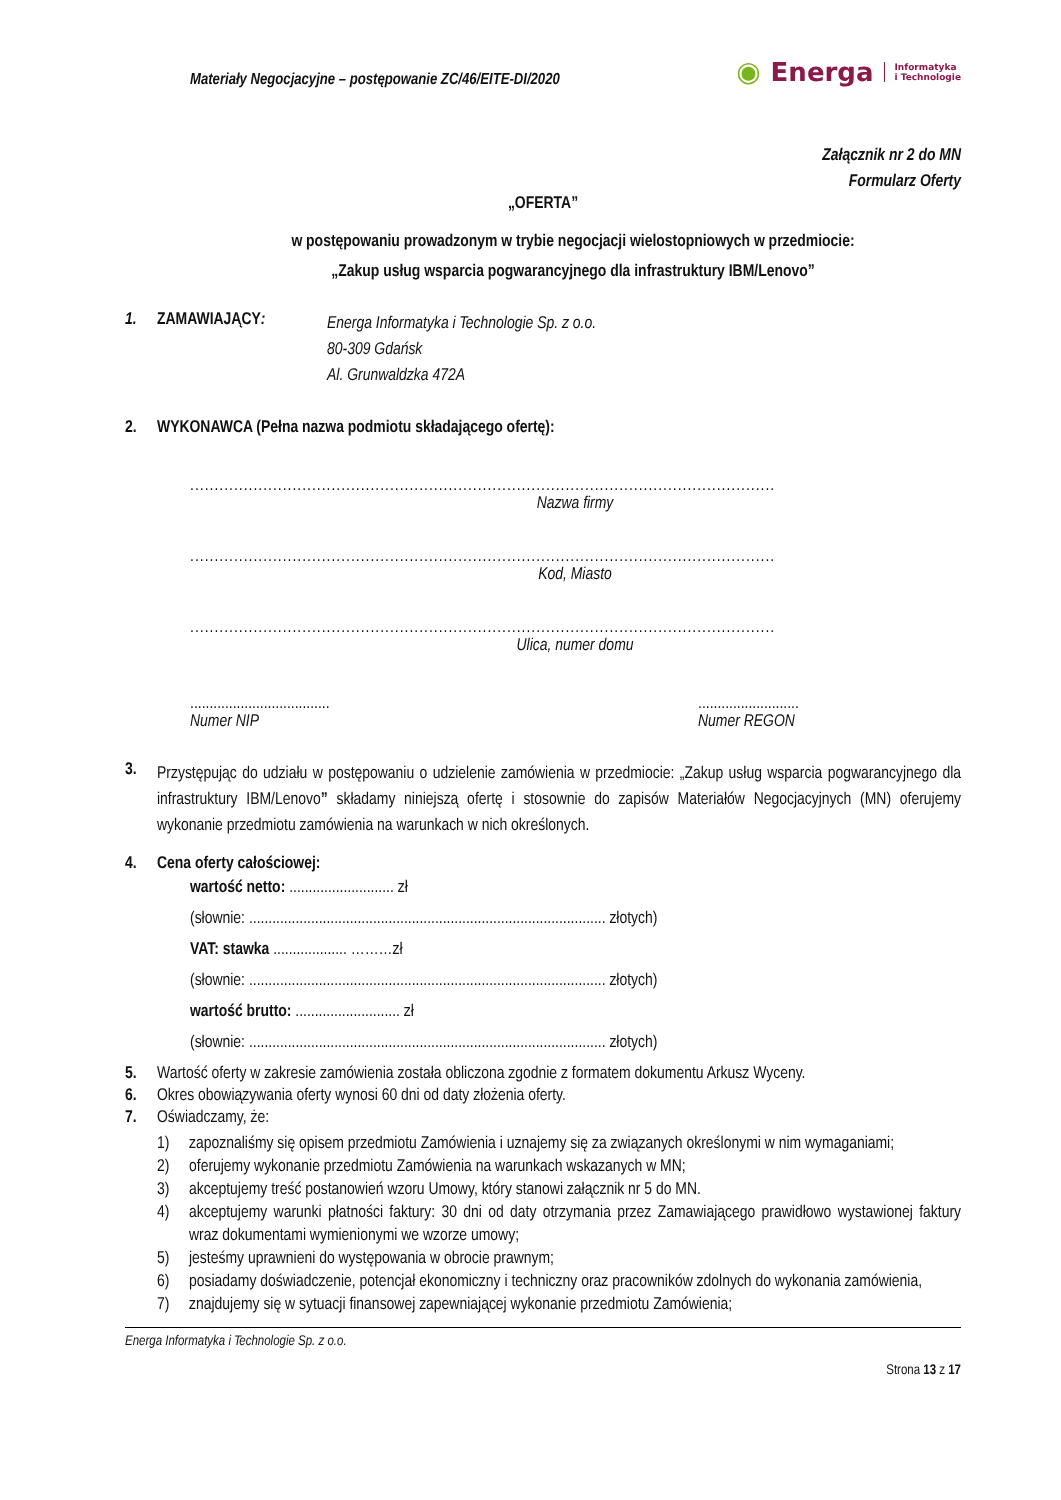Materiały Negocjacyjne – postępowanie ZC/46/EITE-DI/2020
◉ Energa Informatyka
i Technologie
Załącznik nr 2 do MN
Formularz Oferty
„OFERTA”
w postępowaniu prowadzonym w trybie negocjacji wielostopniowych w przedmiocie:
„Zakup usług wsparcia pogwarancyjnego dla infrastruktury IBM/Lenovo”
1. ZAMAWIAJĄCY: Energa Informatyka i Technologie Sp. z o.o.
80-309 Gdańsk
Al. Grunwaldzka 472A
2. WYKONAWCA (Pełna nazwa podmiotu składającego ofertę):
........................................................................................................................
Nazwa firmy
........................................................................................................................
Kod, Miasto
........................................................................................................................
Ulica, numer domu
....................................
Numer NIP
..........................
Numer REGON
3.
Przystępując do udziału w postępowaniu o udzielenie zamówienia w przedmiocie: „Zakup usług wsparcia pogwarancyjnego dla infrastruktury IBM/Lenovo” składamy niniejszą ofertę i stosownie do zapisów Materiałów Negocjacyjnych (MN) oferujemy wykonanie przedmiotu zamówienia na warunkach w nich określonych.
4. Cena oferty całościowej:
wartość netto: ........................... zł
(słownie: ............................................................................................ złotych)
VAT: stawka ................... ………zł
(słownie: ............................................................................................ złotych)
wartość brutto: ........................... zł
(słownie: ............................................................................................ złotych)
5. Wartość oferty w zakresie zamówienia została obliczona zgodnie z formatem dokumentu Arkusz Wyceny.
6. Okres obowiązywania oferty wynosi 60 dni od daty złożenia oferty.
7. Oświadczamy, że:
1) zapoznaliśmy się opisem przedmiotu Zamówienia i uznajemy się za związanych określonymi w nim wymaganiami;
2) oferujemy wykonanie przedmiotu Zamówienia na warunkach wskazanych w MN;
3) akceptujemy treść postanowień wzoru Umowy, który stanowi załącznik nr 5 do MN.
4) akceptujemy warunki płatności faktury: 30 dni od daty otrzymania przez Zamawiającego prawidłowo wystawionej faktury wraz dokumentami wymienionymi we wzorze umowy;
5) jesteśmy uprawnieni do występowania w obrocie prawnym;
6) posiadamy doświadczenie, potencjał ekonomiczny i techniczny oraz pracowników zdolnych do wykonania zamówienia,
7) znajdujemy się w sytuacji finansowej zapewniającej wykonanie przedmiotu Zamówienia;
Energa Informatyka i Technologie Sp. z o.o.
Strona 13 z 17